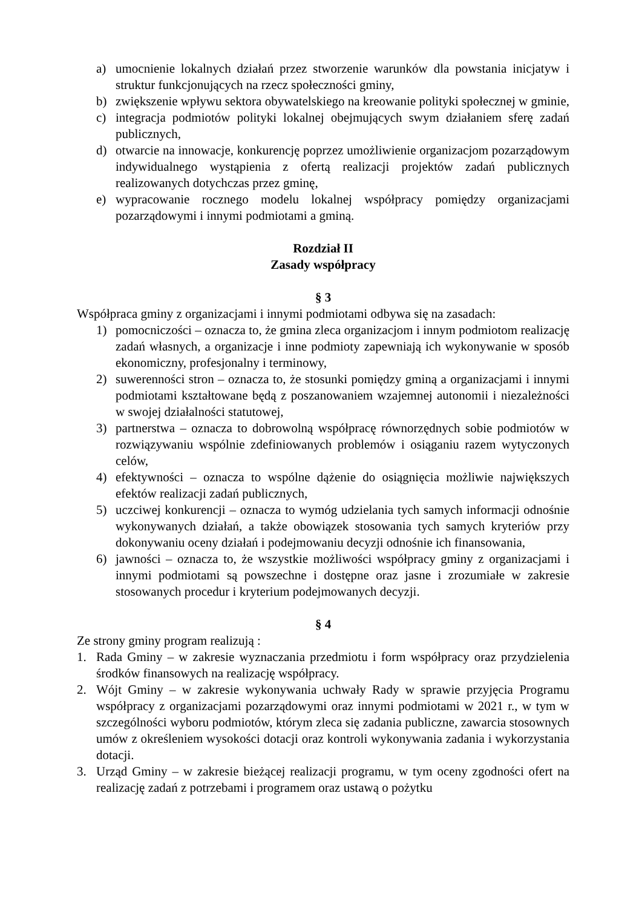a) umocnienie lokalnych działań przez stworzenie warunków dla powstania inicjatyw i struktur funkcjonujących na rzecz społeczności gminy,
b) zwiększenie wpływu sektora obywatelskiego na kreowanie polityki społecznej w gminie,
c) integracja podmiotów polityki lokalnej obejmujących swym działaniem sferę zadań publicznych,
d) otwarcie na innowacje, konkurencję poprzez umożliwienie organizacjom pozarządowym indywidualnego wystąpienia z ofertą realizacji projektów zadań publicznych realizowanych dotychczas przez gminę,
e) wypracowanie rocznego modelu lokalnej współpracy pomiędzy organizacjami pozarządowymi i innymi podmiotami a gminą.
Rozdział II
Zasady współpracy
§ 3
Współpraca gminy z organizacjami i innymi podmiotami odbywa się na zasadach:
1) pomocniczości – oznacza to, że gmina zleca organizacjom i innym podmiotom realizację zadań własnych, a organizacje i inne podmioty zapewniają ich wykonywanie w sposób ekonomiczny, profesjonalny i terminowy,
2) suwerenności stron – oznacza to, że stosunki pomiędzy gminą a organizacjami i innymi podmiotami kształtowane będą z poszanowaniem wzajemnej autonomii i niezależności w swojej działalności statutowej,
3) partnerstwa – oznacza to dobrowolną współpracę równorzędnych sobie podmiotów w rozwiązywaniu wspólnie zdefiniowanych problemów i osiąganiu razem wytyczonych celów,
4) efektywności – oznacza to wspólne dążenie do osiągnięcia możliwie największych efektów realizacji zadań publicznych,
5) uczciwej konkurencji – oznacza to wymóg udzielania tych samych informacji odnośnie wykonywanych działań, a także obowiązek stosowania tych samych kryteriów przy dokonywaniu oceny działań i podejmowaniu decyzji odnośnie ich finansowania,
6) jawności – oznacza to, że wszystkie możliwości współpracy gminy z organizacjami i innymi podmiotami są powszechne i dostępne oraz jasne i zrozumiałe w zakresie stosowanych procedur i kryterium podejmowanych decyzji.
§ 4
Ze strony gminy program realizują :
1. Rada Gminy – w zakresie wyznaczania przedmiotu i form współpracy oraz przydzielenia środków finansowych na realizację współpracy.
2. Wójt Gminy – w zakresie wykonywania uchwały Rady w sprawie przyjęcia Programu współpracy z organizacjami pozarządowymi oraz innymi podmiotami w 2021 r., w tym w szczególności wyboru podmiotów, którym zleca się zadania publiczne, zawarcia stosownych umów z określeniem wysokości dotacji oraz kontroli wykonywania zadania i wykorzystania dotacji.
3. Urząd Gminy – w zakresie bieżącej realizacji programu, w tym oceny zgodności ofert na realizację zadań z potrzebami i programem oraz ustawą o pożytku